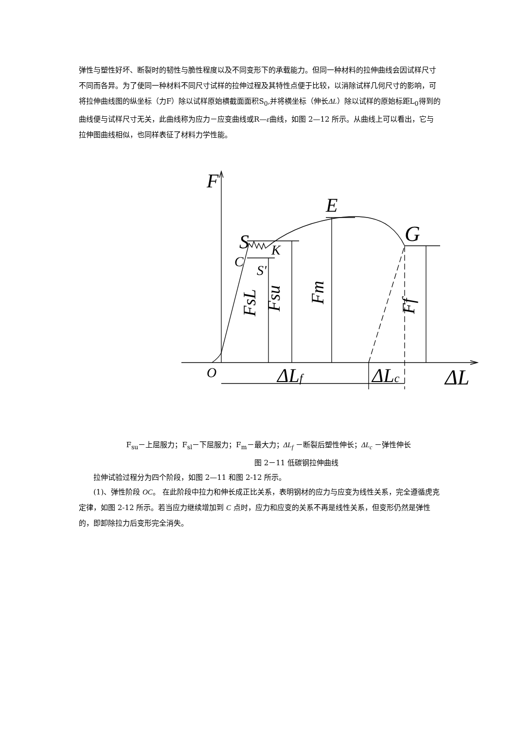弹性与塑性好坏、断裂时的韧性与脆性程度以及不同变形下的承载能力。但同一种材料的拉伸曲线会因试样尺寸不同而各异。为了使同一种材料不同尺寸试样的拉伸过程及其特性点便于比较，以消除试样几何尺寸的影响，可将拉伸曲线图的纵坐标（力F）除以试样原始横截面面积S<sub>0</sub>,并将横坐标（伸长ΔL）除以试样的原始标距L<sub>0</sub>得到的曲线便与试样尺寸无关，此曲线称为应力－应变曲线或R—ε曲线，如图 2—12 所示。从曲线上可以看出，它与拉伸图曲线相似，也同样表征了材料力学性能。
F
E
G
S
C
K
S'
O
ΔLf
ΔLc
ΔL
FsL
Fsu
Fm
Ff
F<sub>su</sub>－上屈服力；F<sub>sl</sub>－下屈服力；F<sub>m</sub>－最大力；ΔL<sub>f</sub> －断裂后塑性伸长；ΔL<sub>c</sub> －弹性伸长
图 2－11 低碳钢拉伸曲线
拉伸试验过程分为四个阶段，如图 2—11 和图 2-12 所示。
(1)、弹性阶段 OC。 在此阶段中拉力和伸长成正比关系，表明钢材的应力与应变为线性关系，完全遵循虎克定律，如图 2-12 所示。若当应力继续增加到 C 点时，应力和应变的关系不再是线性关系，但变形仍然是弹性的，即卸除拉力后变形完全消失。